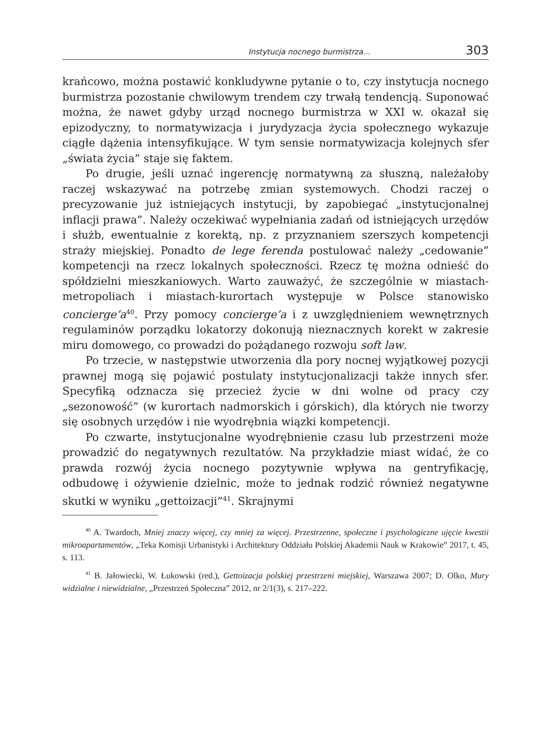Instytucja nocnego burmistrza... 303
krańcowo, można postawić konkludywne pytanie o to, czy instytucja nocnego burmistrza pozostanie chwilowym trendem czy trwałą tendencją. Suponować można, że nawet gdyby urząd nocnego burmistrza w XXI w. okazał się epizodyczny, to normatywizacja i jurydyzacja życia społecznego wykazuje ciągłe dążenia intensyfikujące. W tym sensie normatywizacja kolejnych sfer „świata życia” staje się faktem.
Po drugie, jeśli uznać ingerencję normatywną za słuszną, należałoby raczej wskazywać na potrzebę zmian systemowych. Chodzi raczej o precyzowanie już istniejących instytucji, by zapobiegać „instytucjonalnej inflacji prawa”. Należy oczekiwać wypełniania zadań od istniejących urzędów i służb, ewentualnie z korektą, np. z przyznaniem szerszych kompetencji straży miejskiej. Ponadto de lege ferenda postulować należy „cedowanie” kompetencji na rzecz lokalnych społeczności. Rzecz tę można odnieść do spółdzielni mieszkaniowych. Warto zauważyć, że szczególnie w miastach-metropoliach i miastach-kurortach występuje w Polsce stanowisko concierge’a<sup>40</sup>. Przy pomocy concierge’a i z uwzględnieniem wewnętrznych regulaminów porządku lokatorzy dokonują nieznacznych korekt w zakresie miru domowego, co prowadzi do pożądanego rozwoju soft law.
Po trzecie, w następstwie utworzenia dla pory nocnej wyjątkowej pozycji prawnej mogą się pojawić postulaty instytucjonalizacji także innych sfer. Specyfiką odznacza się przecież życie w dni wolne od pracy czy „sezonowość” (w kurortach nadmorskich i górskich), dla których nie tworzy się osobnych urzędów i nie wyodrębnia wiązki kompetencji.
Po czwarte, instytucjonalne wyodrębnienie czasu lub przestrzeni może prowadzić do negatywnych rezultatów. Na przykładzie miast widać, że co prawda rozwój życia nocnego pozytywnie wpływa na gentryfikację, odbudowę i ożywienie dzielnic, może to jednak rodzić również negatywne skutki w wyniku „gettoizacji”<sup>41</sup>. Skrajnymi
<sup>40</sup> A. Twardoch, Mniej znaczy więcej, czy mniej za więcej. Przestrzenne, społeczne i psychologiczne ujęcie kwestii mikroapartamentów, „Teka Komisji Urbanistyki i Architektury Oddziału Polskiej Akademii Nauk w Krakowie” 2017, t. 45, s. 113.
<sup>41</sup> B. Jałowiecki, W. Łukowski (red.), Gettoizacja polskiej przestrzeni miejskiej, Warszawa 2007; D. Olko, Mury widzialne i niewidzialne, „Przestrzeń Społeczna” 2012, nr 2/1(3), s. 217–222.